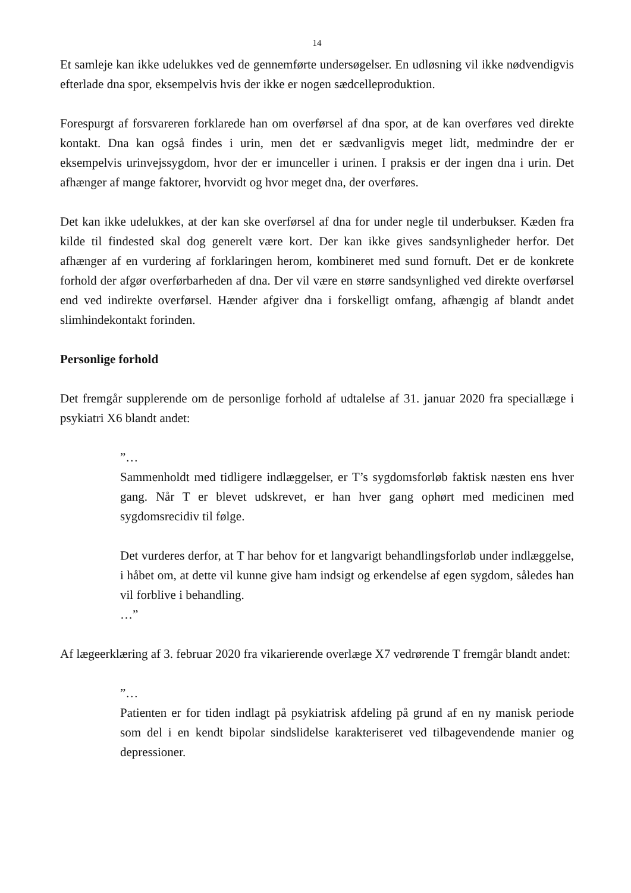14
Et samleje kan ikke udelukkes ved de gennemførte undersøgelser. En udløsning vil ikke nødvendigvis efterlade dna spor, eksempelvis hvis der ikke er nogen sædcelleproduktion.
Forespurgt af forsvareren forklarede han om overførsel af dna spor, at de kan overføres ved direkte kontakt. Dna kan også findes i urin, men det er sædvanligvis meget lidt, medmindre der er eksempelvis urinvejssygdom, hvor der er imunceller i urinen. I praksis er der ingen dna i urin. Det afhænger af mange faktorer, hvorvidt og hvor meget dna, der overføres.
Det kan ikke udelukkes, at der kan ske overførsel af dna for under negle til underbukser. Kæden fra kilde til findested skal dog generelt være kort. Der kan ikke gives sandsynligheder herfor. Det afhænger af en vurdering af forklaringen herom, kombineret med sund fornuft. Det er de konkrete forhold der afgør overførbarheden af dna. Der vil være en større sandsynlighed ved direkte overførsel end ved indirekte overførsel. Hænder afgiver dna i forskelligt omfang, afhængig af blandt andet slimhindekontakt forinden.
Personlige forhold
Det fremgår supplerende om de personlige forhold af udtalelse af 31. januar 2020 fra speciallæge i psykiatri X6 blandt andet:
”…
Sammenholdt med tidligere indlæggelser, er T’s sygdomsforløb faktisk næsten ens hver gang. Når T er blevet udskrevet, er han hver gang ophørt med medicinen med sygdomsrecidiv til følge.
Det vurderes derfor, at T har behov for et langvarigt behandlingsforløb under indlæggelse, i håbet om, at dette vil kunne give ham indsigt og erkendelse af egen sygdom, således han vil forblive i behandling.
…”
Af lægeerklæring af 3. februar 2020 fra vikarierende overlæge X7 vedrørende T fremgår blandt andet:
”…
Patienten er for tiden indlagt på psykiatrisk afdeling på grund af en ny manisk periode som del i en kendt bipolar sindslidelse karakteriseret ved tilbagevendende manier og depressioner.